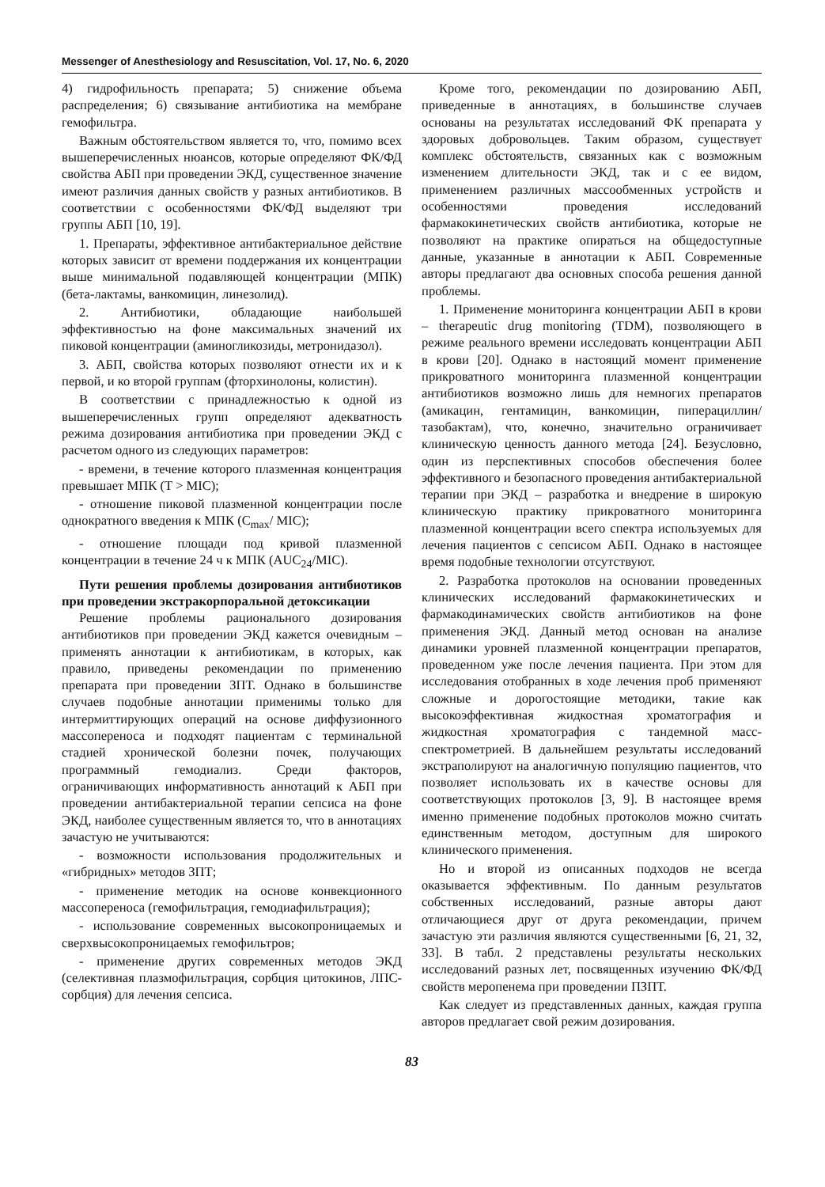Messenger of Anesthesiology and Resuscitation, Vol. 17, No. 6, 2020
4) гидрофильность препарата; 5) снижение объема распределения; 6) связывание антибиотика на мембране гемофильтра.
Важным обстоятельством является то, что, помимо всех вышеперечисленных нюансов, которые определяют ФК/ФД свойства АБП при проведении ЭКД, существенное значение имеют различия данных свойств у разных антибиотиков. В соответствии с особенностями ФК/ФД выделяют три группы АБП [10, 19].
1. Препараты, эффективное антибактериальное действие которых зависит от времени поддержания их концентрации выше минимальной подавляющей концентрации (МПК) (бета-лактамы, ванкомицин, линезолид).
2. Антибиотики, обладающие наибольшей эффективностью на фоне максимальных значений их пиковой концентрации (аминогликозиды, метронидазол).
3. АБП, свойства которых позволяют отнести их и к первой, и ко второй группам (фторхинолоны, колистин).
В соответствии с принадлежностью к одной из вышеперечисленных групп определяют адекватность режима дозирования антибиотика при проведении ЭКД с расчетом одного из следующих параметров:
- времени, в течение которого плазменная концентрация превышает МПК (T > MIC);
- отношение пиковой плазменной концентрации после однократного введения к МПК (C<sub>max</sub>/ MIC);
- отношение площади под кривой плазменной концентрации в течение 24 ч к МПК (AUC<sub>24</sub>/MIC).
Пути решения проблемы дозирования антибиотиков при проведении экстракорпоральной детоксикации
Решение проблемы рационального дозирования антибиотиков при проведении ЭКД кажется очевидным – применять аннотации к антибиотикам, в которых, как правило, приведены рекомендации по применению препарата при проведении ЗПТ. Однако в большинстве случаев подобные аннотации применимы только для интермиттирующих операций на основе диффузионного массопереноса и подходят пациентам с терминальной стадией хронической болезни почек, получающих программный гемодиализ. Среди факторов, ограничивающих информативность аннотаций к АБП при проведении антибактериальной терапии сепсиса на фоне ЭКД, наиболее существенным является то, что в аннотациях зачастую не учитываются:
- возможности использования продолжительных и «гибридных» методов ЗПТ;
- применение методик на основе конвекционного массопереноса (гемофильтрация, гемодиафильтрация);
- использование современных высокопроницаемых и сверхвысокопроницаемых гемофильтров;
- применение других современных методов ЭКД (селективная плазмофильтрация, сорбция цитокинов, ЛПС-сорбция) для лечения сепсиса.
Кроме того, рекомендации по дозированию АБП, приведенные в аннотациях, в большинстве случаев основаны на результатах исследований ФК препарата у здоровых добровольцев. Таким образом, существует комплекс обстоятельств, связанных как с возможным изменением длительности ЭКД, так и с ее видом, применением различных массообменных устройств и особенностями проведения исследований фармакокинетических свойств антибиотика, которые не позволяют на практике опираться на общедоступные данные, указанные в аннотации к АБП. Современные авторы предлагают два основных способа решения данной проблемы.
1. Применение мониторинга концентрации АБП в крови – therapeutic drug monitoring (TDM), позволяющего в режиме реального времени исследовать концентрации АБП в крови [20]. Однако в настоящий момент применение прикроватного мониторинга плазменной концентрации антибиотиков возможно лишь для немногих препаратов (амикацин, гентамицин, ванкомицин, пиперациллин/тазобактам), что, конечно, значительно ограничивает клиническую ценность данного метода [24]. Безусловно, один из перспективных способов обеспечения более эффективного и безопасного проведения антибактериальной терапии при ЭКД – разработка и внедрение в широкую клиническую практику прикроватного мониторинга плазменной концентрации всего спектра используемых для лечения пациентов с сепсисом АБП. Однако в настоящее время подобные технологии отсутствуют.
2. Разработка протоколов на основании проведенных клинических исследований фармакокинетических и фармакодинамических свойств антибиотиков на фоне применения ЭКД. Данный метод основан на анализе динамики уровней плазменной концентрации препаратов, проведенном уже после лечения пациента. При этом для исследования отобранных в ходе лечения проб применяют сложные и дорогостоящие методики, такие как высокоэффективная жидкостная хроматография и жидкостная хроматография с тандемной масс-спектрометрией. В дальнейшем результаты исследований экстраполируют на аналогичную популяцию пациентов, что позволяет использовать их в качестве основы для соответствующих протоколов [3, 9]. В настоящее время именно применение подобных протоколов можно считать единственным методом, доступным для широкого клинического применения.
Но и второй из описанных подходов не всегда оказывается эффективным. По данным результатов собственных исследований, разные авторы дают отличающиеся друг от друга рекомендации, причем зачастую эти различия являются существенными [6, 21, 32, 33]. В табл. 2 представлены результаты нескольких исследований разных лет, посвященных изучению ФК/ФД свойств меропенема при проведении ПЗПТ.
Как следует из представленных данных, каждая группа авторов предлагает свой режим дозирования.
83